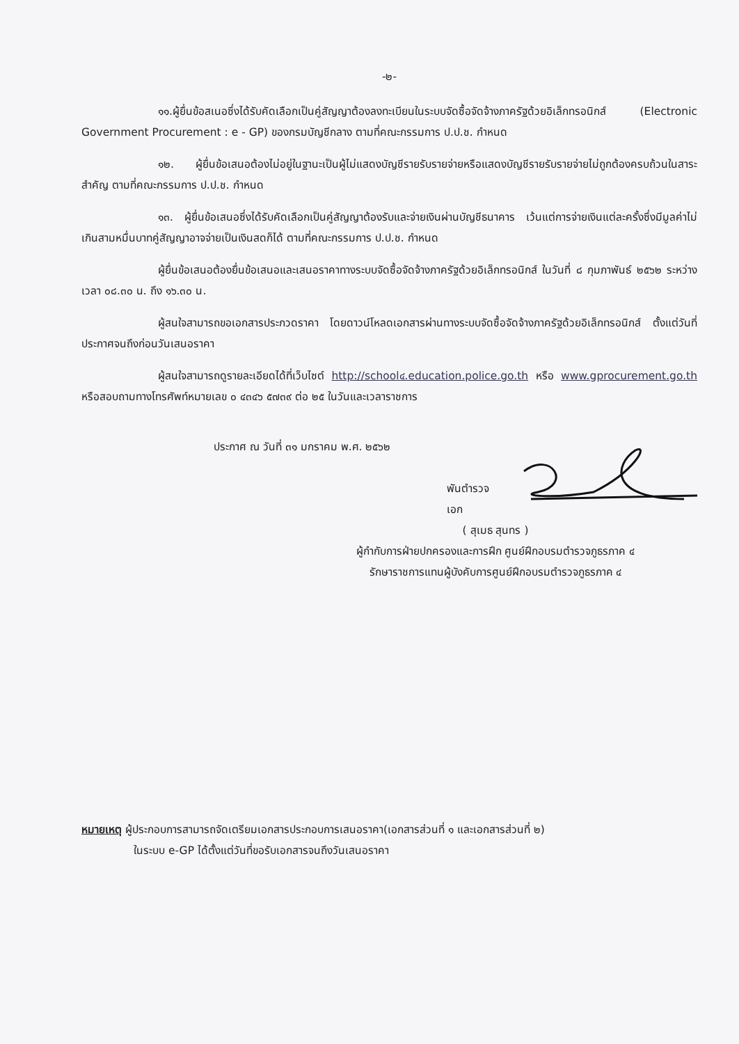-๒-
๑๑.ผู้ยื่นข้อสเนอซึ่งได้รับคัดเลือกเป็นคู่สัญญาต้องลงทะเบียนในระบบจัดซื้อจัดจ้างภาครัฐด้วยอิเล็กทรอนิกส์ (Electronic Government Procurement : e - GP) ของกรมบัญชีกลาง ตามที่คณะกรรมการ ป.ป.ช. กำหนด
๑๒. ผู้ยื่นข้อเสนอต้องไม่อยู่ในฐานะเป็นผู้ไม่แสดงบัญชีรายรับรายจ่ายหรือแสดงบัญชีรายรับรายจ่ายไม่ถูกต้องครบถ้วนในสาระสำคัญ ตามที่คณะกรรมการ ป.ป.ช. กำหนด
๑๓. ผู้ยื่นข้อเสนอซึ่งได้รับคัดเลือกเป็นคู่สัญญาต้องรับและจ่ายเงินผ่านบัญชีธนาคาร เว้นแต่การจ่ายเงินแต่ละครั้งซึ่งมีมูลค่าไม่เกินสามหมื่นบาทคู่สัญญาอาจจ่ายเป็นเงินสดก็ได้ ตามที่คณะกรรมการ ป.ป.ช. กำหนด
ผู้ยื่นข้อเสนอต้องยื่นข้อเสนอและเสนอราคาทางระบบจัดซื้อจัดจ้างภาครัฐด้วยอิเล็กทรอนิกส์ ในวันที่ ๘ กุมภาพันธ์ ๒๕๖๒ ระหว่างเวลา ๐๘.๓๐ น. ถึง ๑๖.๓๐ น.
ผู้สนใจสามารถขอเอกสารประกวดราคา โดยดาวน์โหลดเอกสารผ่านทางระบบจัดซื้อจัดจ้างภาครัฐด้วยอิเล็กทรอนิกส์ ตั้งแต่วันที่ประกาศจนถึงก่อนวันเสนอราคา
ผู้สนใจสามารถดูรายละเอียดได้ที่เว็บไซต์ http://school๔.education.police.go.th หรือ www.gprocurement.go.th หรือสอบถามทางโทรศัพท์หมายเลข ๐ ๔๓๔๖ ๕๗๓๙ ต่อ ๒๕ ในวันและเวลาราชการ
ประกาศ ณ วันที่ ๓๑ มกราคม พ.ศ. ๒๕๖๒
พันตำรวจเอก
( สุเมธ สุนทร )
ผู้กำกับการฝ่ายปกครองและการฝึก ศูนย์ฝึกอบรมตำรวจภูธรภาค ๔
รักษาราชการแทนผู้บังคับการศูนย์ฝึกอบรมตำรวจภูธรภาค ๔
หมายเหตุ ผู้ประกอบการสามารถจัดเตรียมเอกสารประกอบการเสนอราคา(เอกสารส่วนที่ ๑ และเอกสารส่วนที่ ๒)
ในระบบ e-GP ได้ตั้งแต่วันที่ขอรับเอกสารจนถึงวันเสนอราคา